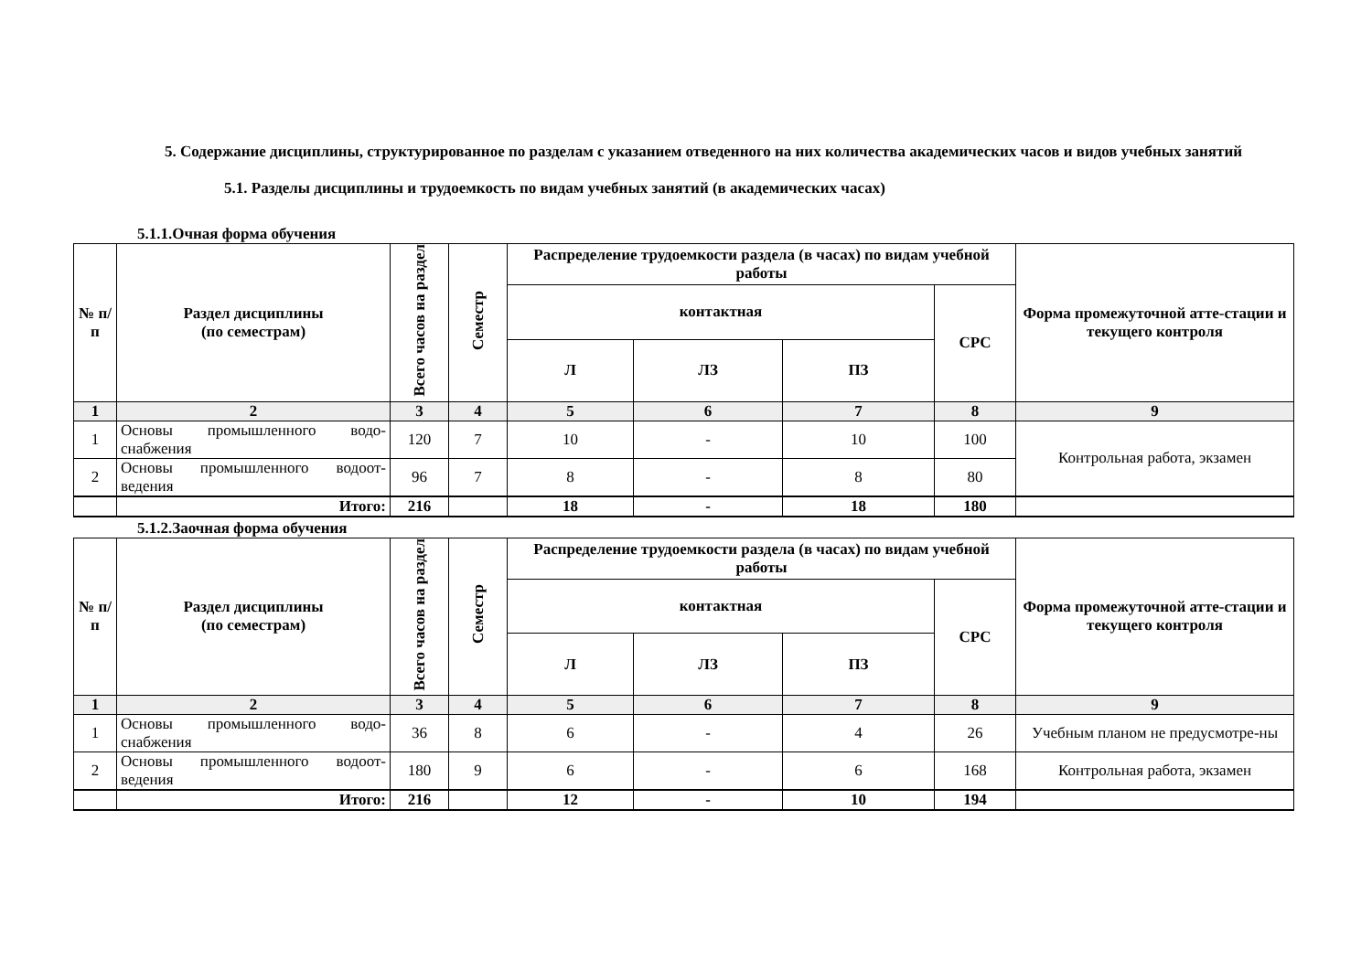5. Содержание дисциплины, структурированное по разделам с указанием отведенного на них количества академических часов и видов учебных занятий
5.1. Разделы дисциплины и трудоемкость по видам учебных занятий (в академических часах)
5.1.1.Очная форма обучения
| № п/ п | Раздел дисциплины (по семестрам) | Всего часов на раздел | Семестр | Распределение трудоемкости раздела (в часах) по видам учебной работы | | | | Форма промежуточной атте-стации и текущего контроля |
| --- | --- | --- | --- | --- | --- | --- | --- | --- |
| | | | | контактная | | | СРС | |
| | | | | Л | ЛЗ | ПЗ | | |
| 1 | 2 | 3 | 4 | 5 | 6 | 7 | 8 | 9 |
| 1 | Основы промышленного водо-снабжения | 120 | 7 | 10 | - | 10 | 100 | Контрольная работа, экзамен |
| 2 | Основы промышленного водоот-ведения | 96 | 7 | 8 | - | 8 | 80 | |
| | Итого: | 216 | | 18 | - | 18 | 180 | |
5.1.2.Заочная форма обучения
| № п/ п | Раздел дисциплины (по семестрам) | Всего часов на раздел | Семестр | Распределение трудоемкости раздела (в часах) по видам учебной работы | | | | Форма промежуточной атте-стации и текущего контроля |
| --- | --- | --- | --- | --- | --- | --- | --- | --- |
| | | | | контактная | | | СРС | |
| | | | | Л | ЛЗ | ПЗ | | |
| 1 | 2 | 3 | 4 | 5 | 6 | 7 | 8 | 9 |
| 1 | Основы промышленного водо-снабжения | 36 | 8 | 6 | - | 4 | 26 | Учебным планом не предусмотре-ны |
| 2 | Основы промышленного водоот-ведения | 180 | 9 | 6 | - | 6 | 168 | Контрольная работа, экзамен |
| | Итого: | 216 | | 12 | - | 10 | 194 | |